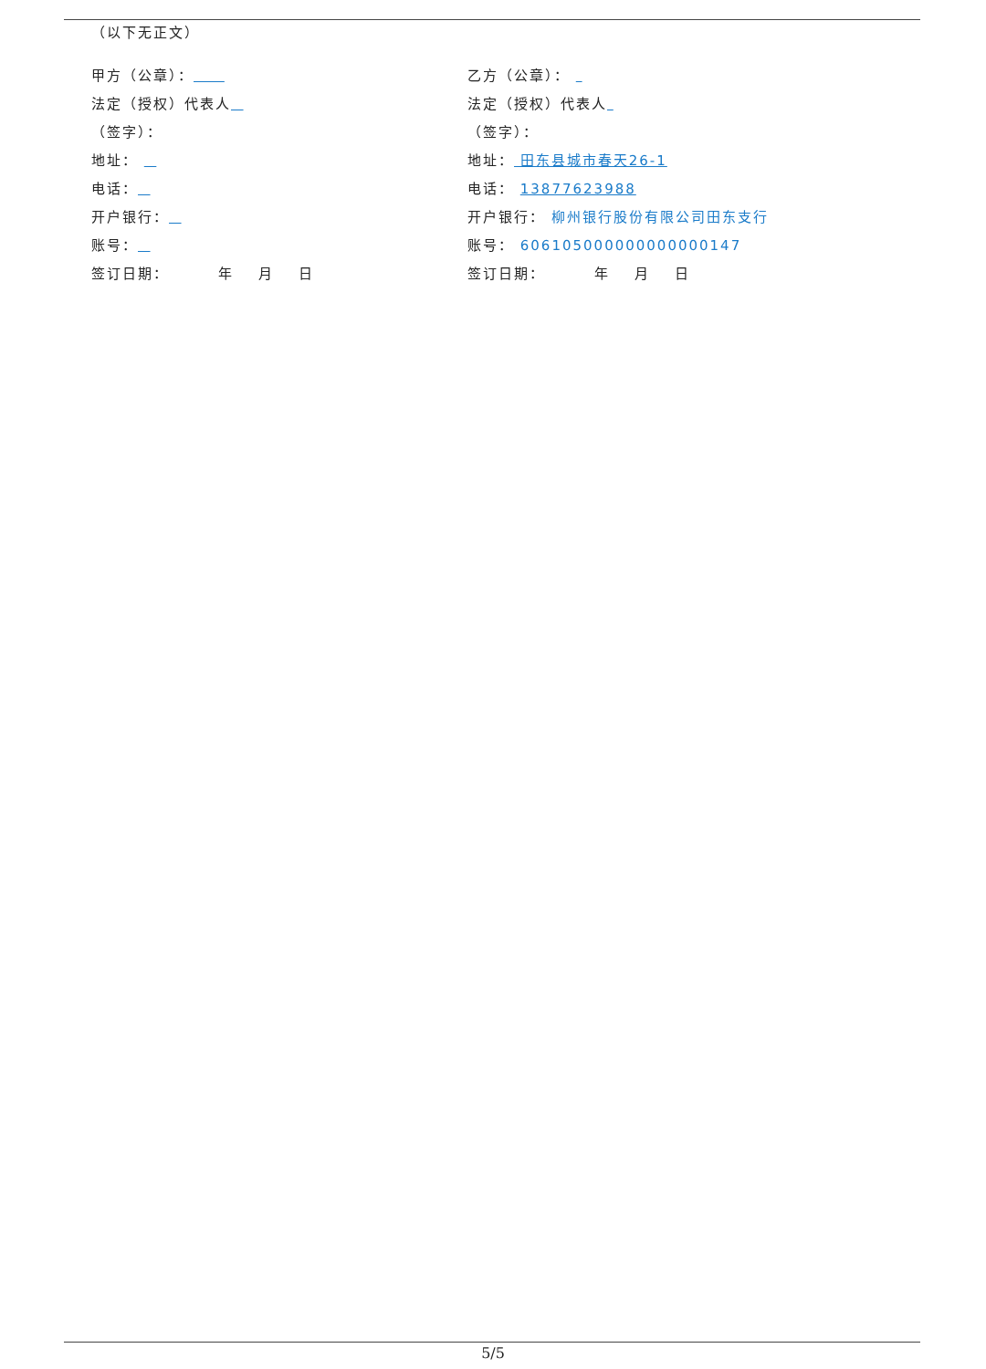（以下无正文）
甲方（公章）：
乙方（公章）：
法定（授权）代表人
法定（授权）代表人
（签字）：
（签字）：
地址：
地址： 田东县城市春天26-1
电话：
电话： 13877623988
开户银行：
开户银行： 柳州银行股份有限公司田东支行
账号：
账号： 606105000000000000147
签订日期： 年 月 日
签订日期： 年 月 日
5/5